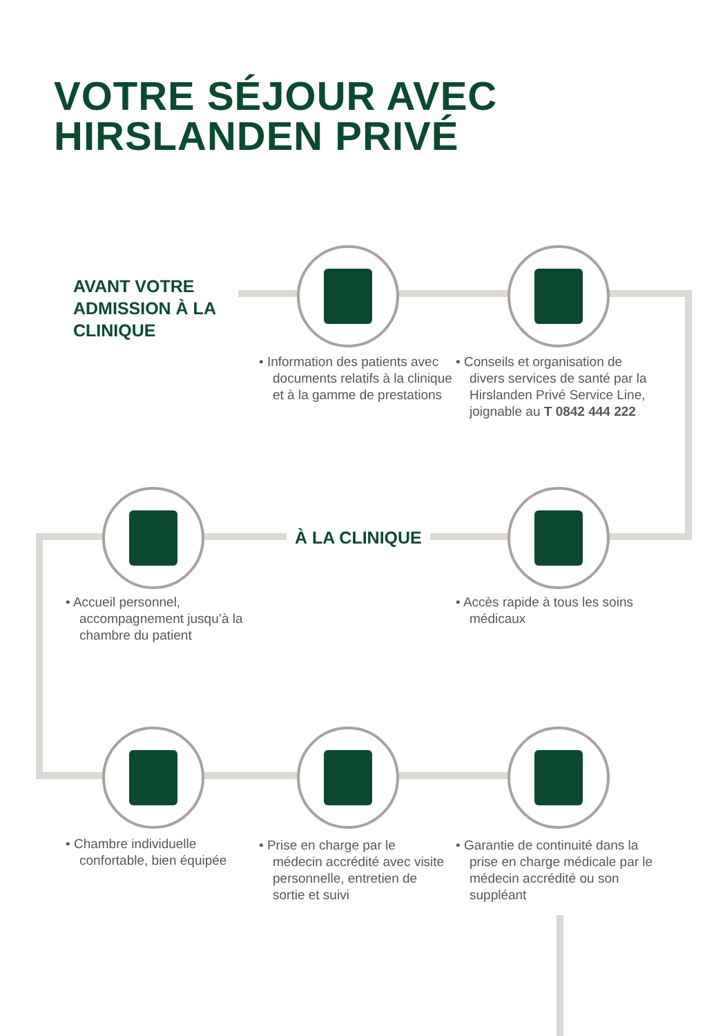VOTRE SÉJOUR AVEC
HIRSLANDEN PRIVÉ
AVANT VOTRE
ADMISSION À LA
CLINIQUE
• Information des patients avec documents relatifs à la clinique et à la gamme de prestations
• Conseils et organisation de divers services de santé par la Hirslanden Privé Service Line, joignable au T 0842 444 222
À LA CLINIQUE
• Accueil personnel, accompagnement jusqu’à la chambre du patient
• Accès rapide à tous les soins médicaux
• Chambre individuelle confortable, bien équipée
• Prise en charge par le médecin accrédité avec visite personnelle, entretien de sortie et suivi
• Garantie de continuité dans la prise en charge médicale par le médecin accrédité ou son suppléant